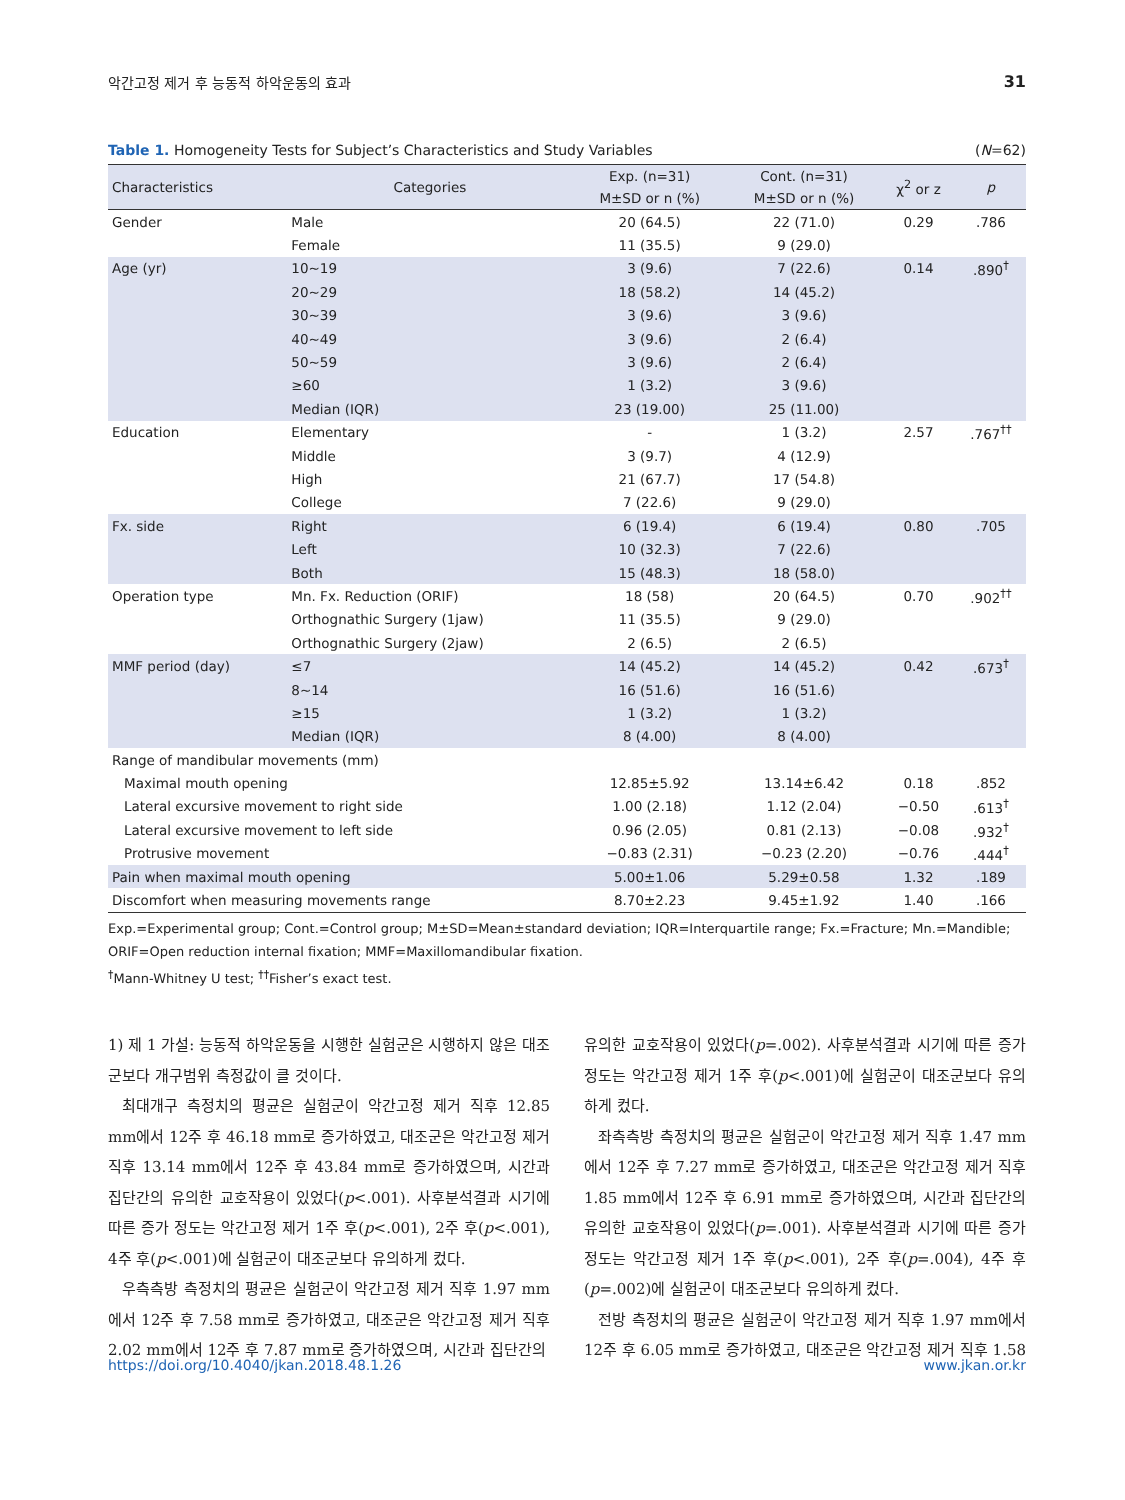악간고정 제거 후 능동적 하악운동의 효과 31
Table 1. Homogeneity Tests for Subject’s Characteristics and Study Variables (N=62)
| Characteristics | Categories | Exp. (n=31) | Cont. (n=31) | χ<sup>2</sup> or z | p |
| --- | --- | --- | --- | --- | --- |
| | | M±SD or n (%) | M±SD or n (%) | | |
| Gender | Male | 20 (64.5) | 22 (71.0) | 0.29 | .786 |
| | Female | 11 (35.5) | 9 (29.0) | | |
| Age (yr) | 10~19 | 3 (9.6) | 7 (22.6) | 0.14 | .890<sup>†</sup> |
| | 20~29 | 18 (58.2) | 14 (45.2) | | |
| | 30~39 | 3 (9.6) | 3 (9.6) | | |
| | 40~49 | 3 (9.6) | 2 (6.4) | | |
| | 50~59 | 3 (9.6) | 2 (6.4) | | |
| | ≥60 | 1 (3.2) | 3 (9.6) | | |
| | Median (IQR) | 23 (19.00) | 25 (11.00) | | |
| Education | Elementary | - | 1 (3.2) | 2.57 | .767<sup>††</sup> |
| | Middle | 3 (9.7) | 4 (12.9) | | |
| | High | 21 (67.7) | 17 (54.8) | | |
| | College | 7 (22.6) | 9 (29.0) | | |
| Fx. side | Right | 6 (19.4) | 6 (19.4) | 0.80 | .705 |
| | Left | 10 (32.3) | 7 (22.6) | | |
| | Both | 15 (48.3) | 18 (58.0) | | |
| Operation type | Mn. Fx. Reduction (ORIF) | 18 (58) | 20 (64.5) | 0.70 | .902<sup>††</sup> |
| | Orthognathic Surgery (1jaw) | 11 (35.5) | 9 (29.0) | | |
| | Orthognathic Surgery (2jaw) | 2 (6.5) | 2 (6.5) | | |
| MMF period (day) | ≤7 | 14 (45.2) | 14 (45.2) | 0.42 | .673<sup>†</sup> |
| | 8~14 | 16 (51.6) | 16 (51.6) | | |
| | ≥15 | 1 (3.2) | 1 (3.2) | | |
| | Median (IQR) | 8 (4.00) | 8 (4.00) | | |
| Range of mandibular movements (mm) | | | | | |
| Maximal mouth opening | | 12.85±5.92 | 13.14±6.42 | 0.18 | .852 |
| Lateral excursive movement to right side | | 1.00 (2.18) | 1.12 (2.04) | −0.50 | .613<sup>†</sup> |
| Lateral excursive movement to left side | | 0.96 (2.05) | 0.81 (2.13) | −0.08 | .932<sup>†</sup> |
| Protrusive movement | | −0.83 (2.31) | −0.23 (2.20) | −0.76 | .444<sup>†</sup> |
| Pain when maximal mouth opening | | 5.00±1.06 | 5.29±0.58 | 1.32 | .189 |
| Discomfort when measuring movements range | | 8.70±2.23 | 9.45±1.92 | 1.40 | .166 |
Exp.=Experimental group; Cont.=Control group; M±SD=Mean±standard deviation; IQR=Interquartile range; Fx.=Fracture; Mn.=Mandible; ORIF=Open reduction internal fixation; MMF=Maxillomandibular fixation.
<sup>†</sup> Mann-Whitney U test; <sup>††</sup>Fisher’s exact test.
1) 제 1 가설: 능동적 하악운동을 시행한 실험군은 시행하지 않은 대조군보다 개구범위 측정값이 클 것이다.
최대개구 측정치의 평균은 실험군이 악간고정 제거 직후 12.85 mm에서 12주 후 46.18 mm로 증가하였고, 대조군은 악간고정 제거 직후 13.14 mm에서 12주 후 43.84 mm로 증가하였으며, 시간과 집단간의 유의한 교호작용이 있었다(p<.001). 사후분석결과 시기에 따른 증가 정도는 악간고정 제거 1주 후(p<.001), 2주 후(p<.001), 4주 후(p<.001)에 실험군이 대조군보다 유의하게 컸다.
우측측방 측정치의 평균은 실험군이 악간고정 제거 직후 1.97 mm에서 12주 후 7.58 mm로 증가하였고, 대조군은 악간고정 제거 직후 2.02 mm에서 12주 후 7.87 mm로 증가하였으며, 시간과 집단간의
유의한 교호작용이 있었다(p=.002). 사후분석결과 시기에 따른 증가 정도는 악간고정 제거 1주 후(p<.001)에 실험군이 대조군보다 유의하게 컸다.
좌측측방 측정치의 평균은 실험군이 악간고정 제거 직후 1.47 mm에서 12주 후 7.27 mm로 증가하였고, 대조군은 악간고정 제거 직후 1.85 mm에서 12주 후 6.91 mm로 증가하였으며, 시간과 집단간의 유의한 교호작용이 있었다(p=.001). 사후분석결과 시기에 따른 증가 정도는 악간고정 제거 1주 후(p<.001), 2주 후(p=.004), 4주 후(p=.002)에 실험군이 대조군보다 유의하게 컸다.
전방 측정치의 평균은 실험군이 악간고정 제거 직후 1.97 mm에서 12주 후 6.05 mm로 증가하였고, 대조군은 악간고정 제거 직후 1.58
https://doi.org/10.4040/jkan.2018.48.1.26 www.jkan.or.kr